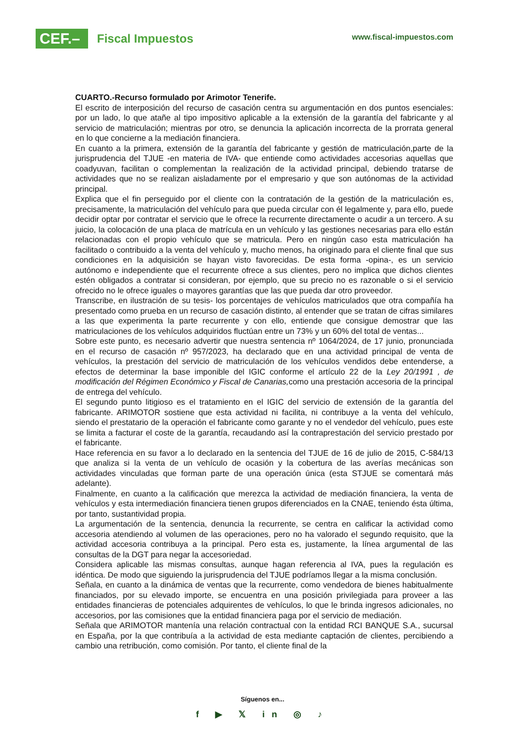CEF.–
Fiscal Impuestos
www.fiscal-impuestos.com
CUARTO.-Recurso formulado por Arimotor Tenerife.
El escrito de interposición del recurso de casación centra su argumentación en dos puntos esenciales: por un lado, lo que atañe al tipo impositivo aplicable a la extensión de la garantía del fabricante y al servicio de matriculación; mientras por otro, se denuncia la aplicación incorrecta de la prorrata general en lo que concierne a la mediación financiera.
En cuanto a la primera, extensión de la garantía del fabricante y gestión de matriculación,parte de la jurisprudencia del TJUE -en materia de IVA- que entiende como actividades accesorias aquellas que coadyuvan, facilitan o complementan la realización de la actividad principal, debiendo tratarse de actividades que no se realizan aisladamente por el empresario y que son autónomas de la actividad principal.
Explica que el fin perseguido por el cliente con la contratación de la gestión de la matriculación es, precisamente, la matriculación del vehículo para que pueda circular con él legalmente y, para ello, puede decidir optar por contratar el servicio que le ofrece la recurrente directamente o acudir a un tercero. A su juicio, la colocación de una placa de matrícula en un vehículo y las gestiones necesarias para ello están relacionadas con el propio vehículo que se matricula. Pero en ningún caso esta matriculación ha facilitado o contribuido a la venta del vehículo y, mucho menos, ha originado para el cliente final que sus condiciones en la adquisición se hayan visto favorecidas. De esta forma -opina-, es un servicio autónomo e independiente que el recurrente ofrece a sus clientes, pero no implica que dichos clientes estén obligados a contratar si consideran, por ejemplo, que su precio no es razonable o si el servicio ofrecido no le ofrece iguales o mayores garantías que las que pueda dar otro proveedor.
Transcribe, en ilustración de su tesis- los porcentajes de vehículos matriculados que otra compañía ha presentado como prueba en un recurso de casación distinto, al entender que se tratan de cifras similares a las que experimenta la parte recurrente y con ello, entiende que consigue demostrar que las matriculaciones de los vehículos adquiridos fluctúan entre un 73% y un 60% del total de ventas...
Sobre este punto, es necesario advertir que nuestra sentencia nº 1064/2024, de 17 junio, pronunciada en el recurso de casación nº 957/2023, ha declarado que en una actividad principal de venta de vehículos, la prestación del servicio de matriculación de los vehículos vendidos debe entenderse, a efectos de determinar la base imponible del IGIC conforme el artículo 22 de la Ley 20/1991 , de modificación del Régimen Económico y Fiscal de Canarias, como una prestación accesoria de la principal de entrega del vehículo.
El segundo punto litigioso es el tratamiento en el IGIC del servicio de extensión de la garantía del fabricante. ARIMOTOR sostiene que esta actividad ni facilita, ni contribuye a la venta del vehículo, siendo el prestatario de la operación el fabricante como garante y no el vendedor del vehículo, pues este se limita a facturar el coste de la garantía, recaudando así la contraprestación del servicio prestado por el fabricante.
Hace referencia en su favor a lo declarado en la sentencia del TJUE de 16 de julio de 2015, C-584/13 que analiza si la venta de un vehículo de ocasión y la cobertura de las averías mecánicas son actividades vinculadas que forman parte de una operación única (esta STJUE se comentará más adelante).
Finalmente, en cuanto a la calificación que merezca la actividad de mediación financiera, la venta de vehículos y esta intermediación financiera tienen grupos diferenciados en la CNAE, teniendo ésta última, por tanto, sustantividad propia.
La argumentación de la sentencia, denuncia la recurrente, se centra en calificar la actividad como accesoria atendiendo al volumen de las operaciones, pero no ha valorado el segundo requisito, que la actividad accesoria contribuya a la principal. Pero esta es, justamente, la línea argumental de las consultas de la DGT para negar la accesoriedad.
Considera aplicable las mismas consultas, aunque hagan referencia al IVA, pues la regulación es idéntica. De modo que siguiendo la jurisprudencia del TJUE podríamos llegar a la misma conclusión.
Señala, en cuanto a la dinámica de ventas que la recurrente, como vendedora de bienes habitualmente financiados, por su elevado importe, se encuentra en una posición privilegiada para proveer a las entidades financieras de potenciales adquirentes de vehículos, lo que le brinda ingresos adicionales, no accesorios, por las comisiones que la entidad financiera paga por el servicio de mediación.
Señala que ARIMOTOR mantenía una relación contractual con la entidad RCI BANQUE S.A., sucursal en España, por la que contribuía a la actividad de esta mediante captación de clientes, percibiendo a cambio una retribución, como comisión. Por tanto, el cliente final de la
Síguenos en...
f ▶ 𝕏 in ◎ ♪